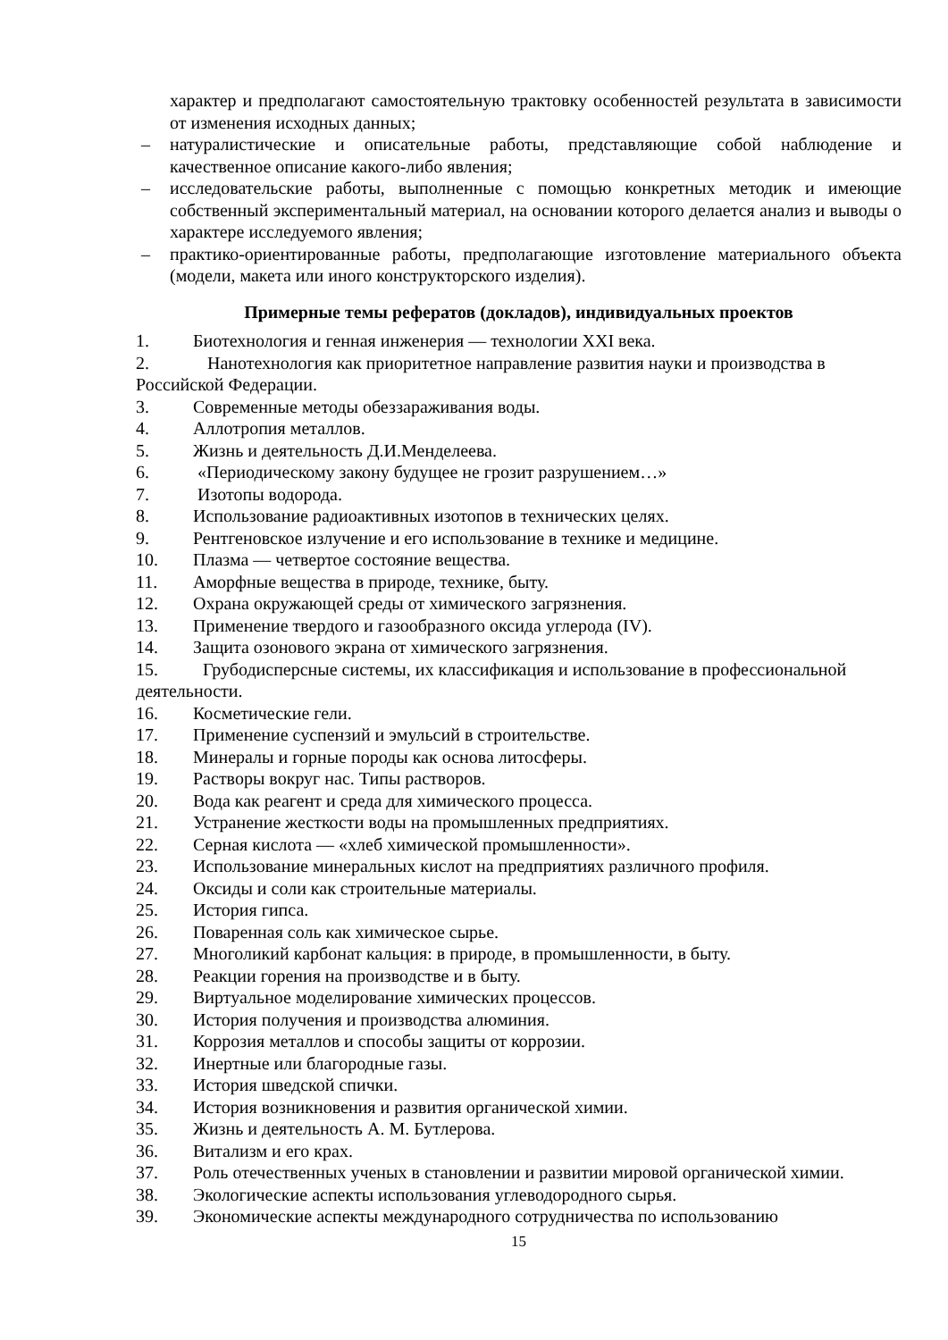характер и предполагают самостоятельную трактовку особенностей результата в зависимости от изменения исходных данных;
– натуралистические и описательные работы, представляющие собой наблюдение и качественное описание какого-либо явления;
– исследовательские работы, выполненные с помощью конкретных методик и имеющие собственный экспериментальный материал, на основании которого делается анализ и выводы о характере исследуемого явления;
– практико-ориентированные работы, предполагающие изготовление материального объекта (модели, макета или иного конструкторского изделия).
Примерные темы рефератов (докладов), индивидуальных проектов
1. Биотехнология и генная инженерия — технологии XXI века.
2. Нанотехнология как приоритетное направление развития науки и производства в Российской Федерации.
3. Современные методы обеззараживания воды.
4. Аллотропия металлов.
5. Жизнь и деятельность Д.И.Менделеева.
6. «Периодическому закону будущее не грозит разрушением…»
7. Изотопы водорода.
8. Использование радиоактивных изотопов в технических целях.
9. Рентгеновское излучение и его использование в технике и медицине.
10. Плазма — четвертое состояние вещества.
11. Аморфные вещества в природе, технике, быту.
12. Охрана окружающей среды от химического загрязнения.
13. Применение твердого и газообразного оксида углерода (IV).
14. Защита озонового экрана от химического загрязнения.
15. Грубодисперсные системы, их классификация и использование в профессиональной деятельности.
16. Косметические гели.
17. Применение суспензий и эмульсий в строительстве.
18. Минералы и горные породы как основа литосферы.
19. Растворы вокруг нас. Типы растворов.
20. Вода как реагент и среда для химического процесса.
21. Устранение жесткости воды на промышленных предприятиях.
22. Серная кислота — «хлеб химической промышленности».
23. Использование минеральных кислот на предприятиях различного профиля.
24. Оксиды и соли как строительные материалы.
25. История гипса.
26. Поваренная соль как химическое сырье.
27. Многоликий карбонат кальция: в природе, в промышленности, в быту.
28. Реакции горения на производстве и в быту.
29. Виртуальное моделирование химических процессов.
30. История получения и производства алюминия.
31. Коррозия металлов и способы защиты от коррозии.
32. Инертные или благородные газы.
33. История шведской спички.
34. История возникновения и развития органической химии.
35. Жизнь и деятельность А. М. Бутлерова.
36. Витализм и его крах.
37. Роль отечественных ученых в становлении и развитии мировой органической химии.
38. Экологические аспекты использования углеводородного сырья.
39. Экономические аспекты международного сотрудничества по использованию
15